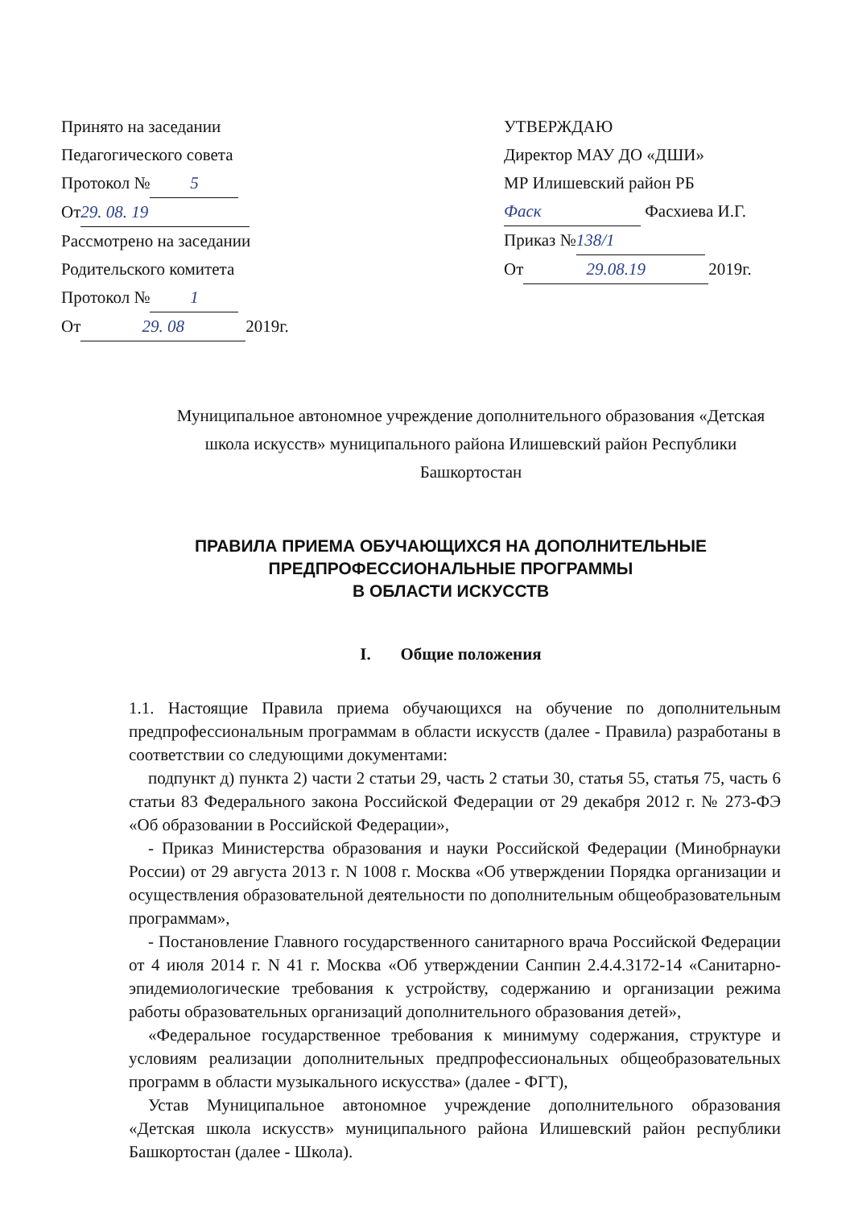Принято на заседании
Педагогического совета
Протокол № 5
От 29. 08. 19
Рассмотрено на заседании
Родительского комитета
Протокол № 1
От 29. 08 2019г.
УТВЕРЖДАЮ
Директор МАУ ДО «ДШИ»
МР Илишевский район РБ
Фаск Фасхиева И.Г.
Приказ № 138/1
От 29.08.19 2019г.
Муниципальное автономное учреждение дополнительного образования «Детская школа искусств» муниципального района Илишевский район Республики Башкортостан
ПРАВИЛА ПРИЕМА ОБУЧАЮЩИХСЯ НА ДОПОЛНИТЕЛЬНЫЕ ПРЕДПРОФЕССИОНАЛЬНЫЕ ПРОГРАММЫ
В ОБЛАСТИ ИСКУССТВ
I. Общие положения
1.1. Настоящие Правила приема обучающихся на обучение по дополнительным предпрофессиональным программам в области искусств (далее - Правила) разработаны в соответствии со следующими документами:
подпункт д) пункта 2) части 2 статьи 29, часть 2 статьи 30, статья 55, статья 75, часть 6 статьи 83 Федерального закона Российской Федерации от 29 декабря 2012 г. № 273-ФЭ «Об образовании в Российской Федерации»,
- Приказ Министерства образования и науки Российской Федерации (Минобрнауки России) от 29 августа 2013 г. N 1008 г. Москва «Об утверждении Порядка организации и осуществления образовательной деятельности по дополнительным общеобразовательным программам»,
- Постановление Главного государственного санитарного врача Российской Федерации от 4 июля 2014 г. N 41 г. Москва «Об утверждении Санпин 2.4.4.3172-14 «Санитарно- эпидемиологические требования к устройству, содержанию и организации режима работы образовательных организаций дополнительного образования детей»,
«Федеральное государственное требования к минимуму содержания, структуре и условиям реализации дополнительных предпрофессиональных общеобразовательных программ в области музыкального искусства» (далее - ФГТ),
Устав Муниципальное автономное учреждение дополнительного образования «Детская школа искусств» муниципального района Илишевский район республики Башкортостан (далее - Школа).